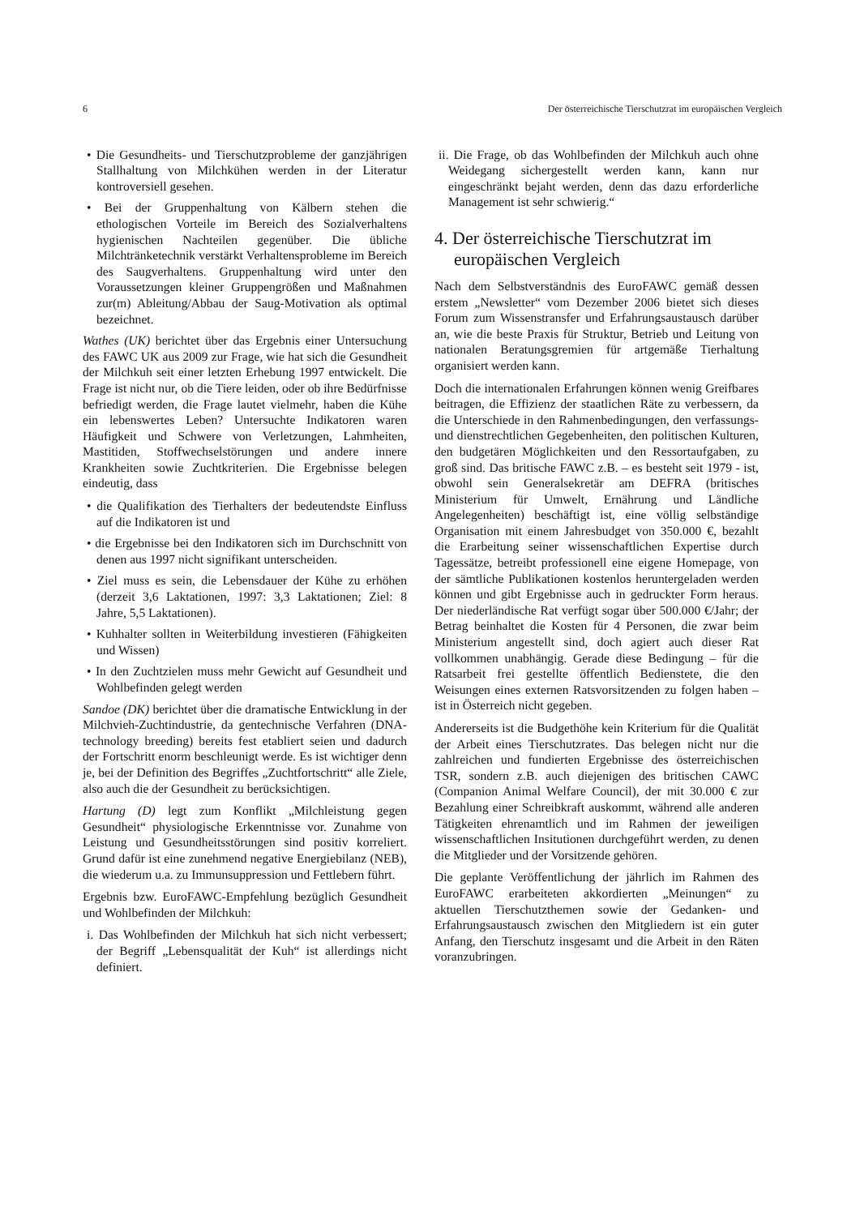6 Der österreichische Tierschutzrat im europäischen Vergleich
• Die Gesundheits- und Tierschutzprobleme der ganzjährigen Stallhaltung von Milchkühen werden in der Literatur kontroversiell gesehen.
• Bei der Gruppenhaltung von Kälbern stehen die ethologischen Vorteile im Bereich des Sozialverhaltens hygienischen Nachteilen gegenüber. Die übliche Milchtränketechnik verstärkt Verhaltensprobleme im Bereich des Saugverhaltens. Gruppenhaltung wird unter den Voraussetzungen kleiner Gruppengrößen und Maßnahmen zur(m) Ableitung/Abbau der Saug-Motivation als optimal bezeichnet.
Wathes (UK) berichtet über das Ergebnis einer Untersuchung des FAWC UK aus 2009 zur Frage, wie hat sich die Gesundheit der Milchkuh seit einer letzten Erhebung 1997 entwickelt. Die Frage ist nicht nur, ob die Tiere leiden, oder ob ihre Bedürfnisse befriedigt werden, die Frage lautet vielmehr, haben die Kühe ein lebenswertes Leben? Untersuchte Indikatoren waren Häufigkeit und Schwere von Verletzungen, Lahmheiten, Mastitiden, Stoffwechselstörungen und andere innere Krankheiten sowie Zuchtkriterien. Die Ergebnisse belegen eindeutig, dass
• die Qualifikation des Tierhalters der bedeutendste Einfluss auf die Indikatoren ist und
• die Ergebnisse bei den Indikatoren sich im Durchschnitt von denen aus 1997 nicht signifikant unterscheiden.
• Ziel muss es sein, die Lebensdauer der Kühe zu erhöhen (derzeit 3,6 Laktationen, 1997: 3,3 Laktationen; Ziel: 8 Jahre, 5,5 Laktationen).
• Kuhhalter sollten in Weiterbildung investieren (Fähigkeiten und Wissen)
• In den Zuchtzielen muss mehr Gewicht auf Gesundheit und Wohlbefinden gelegt werden
Sandoe (DK) berichtet über die dramatische Entwicklung in der Milchvieh-Zuchtindustrie, da gentechnische Verfahren (DNA-technology breeding) bereits fest etabliert seien und dadurch der Fortschritt enorm beschleunigt werde. Es ist wichtiger denn je, bei der Definition des Begriffes „Zuchtfortschritt“ alle Ziele, also auch die der Gesundheit zu berücksichtigen.
Hartung (D) legt zum Konflikt „Milchleistung gegen Gesundheit“ physiologische Erkenntnisse vor. Zunahme von Leistung und Gesundheitsstörungen sind positiv korreliert. Grund dafür ist eine zunehmend negative Energiebilanz (NEB), die wiederum u.a. zu Immunsuppression und Fettlebern führt.
Ergebnis bzw. EuroFAWC-Empfehlung bezüglich Gesundheit und Wohlbefinden der Milchkuh:
i. Das Wohlbefinden der Milchkuh hat sich nicht verbessert; der Begriff „Lebensqualität der Kuh“ ist allerdings nicht definiert.
ii. Die Frage, ob das Wohlbefinden der Milchkuh auch ohne Weidegang sichergestellt werden kann, kann nur eingeschränkt bejaht werden, denn das dazu erforderliche Management ist sehr schwierig.“
4. Der österreichische Tierschutzrat im europäischen Vergleich
Nach dem Selbstverständnis des EuroFAWC gemäß dessen erstem „Newsletter“ vom Dezember 2006 bietet sich dieses Forum zum Wissenstransfer und Erfahrungsaustausch darüber an, wie die beste Praxis für Struktur, Betrieb und Leitung von nationalen Beratungsgremien für artgemäße Tierhaltung organisiert werden kann.
Doch die internationalen Erfahrungen können wenig Greifbares beitragen, die Effizienz der staatlichen Räte zu verbessern, da die Unterschiede in den Rahmenbedingungen, den verfassungs- und dienstrechtlichen Gegebenheiten, den politischen Kulturen, den budgetären Möglichkeiten und den Ressortaufgaben, zu groß sind. Das britische FAWC z.B. – es besteht seit 1979 - ist, obwohl sein Generalsekretär am DEFRA (britisches Ministerium für Umwelt, Ernährung und Ländliche Angelegenheiten) beschäftigt ist, eine völlig selbständige Organisation mit einem Jahresbudget von 350.000 €, bezahlt die Erarbeitung seiner wissenschaftlichen Expertise durch Tagessätze, betreibt professionell eine eigene Homepage, von der sämtliche Publikationen kostenlos heruntergeladen werden können und gibt Ergebnisse auch in gedruckter Form heraus. Der niederländische Rat verfügt sogar über 500.000 €/Jahr; der Betrag beinhaltet die Kosten für 4 Personen, die zwar beim Ministerium angestellt sind, doch agiert auch dieser Rat vollkommen unabhängig. Gerade diese Bedingung – für die Ratsarbeit frei gestellte öffentlich Bedienstete, die den Weisungen eines externen Ratsvorsitzenden zu folgen haben – ist in Österreich nicht gegeben.
Andererseits ist die Budgethöhe kein Kriterium für die Qualität der Arbeit eines Tierschutzrates. Das belegen nicht nur die zahlreichen und fundierten Ergebnisse des österreichischen TSR, sondern z.B. auch diejenigen des britischen CAWC (Companion Animal Welfare Council), der mit 30.000 € zur Bezahlung einer Schreibkraft auskommt, während alle anderen Tätigkeiten ehrenamtlich und im Rahmen der jeweiligen wissenschaftlichen Insitutionen durchgeführt werden, zu denen die Mitglieder und der Vorsitzende gehören.
Die geplante Veröffentlichung der jährlich im Rahmen des EuroFAWC erarbeiteten akkordierten „Meinungen“ zu aktuellen Tierschutzthemen sowie der Gedanken- und Erfahrungsaustausch zwischen den Mitgliedern ist ein guter Anfang, den Tierschutz insgesamt und die Arbeit in den Räten voranzubringen.